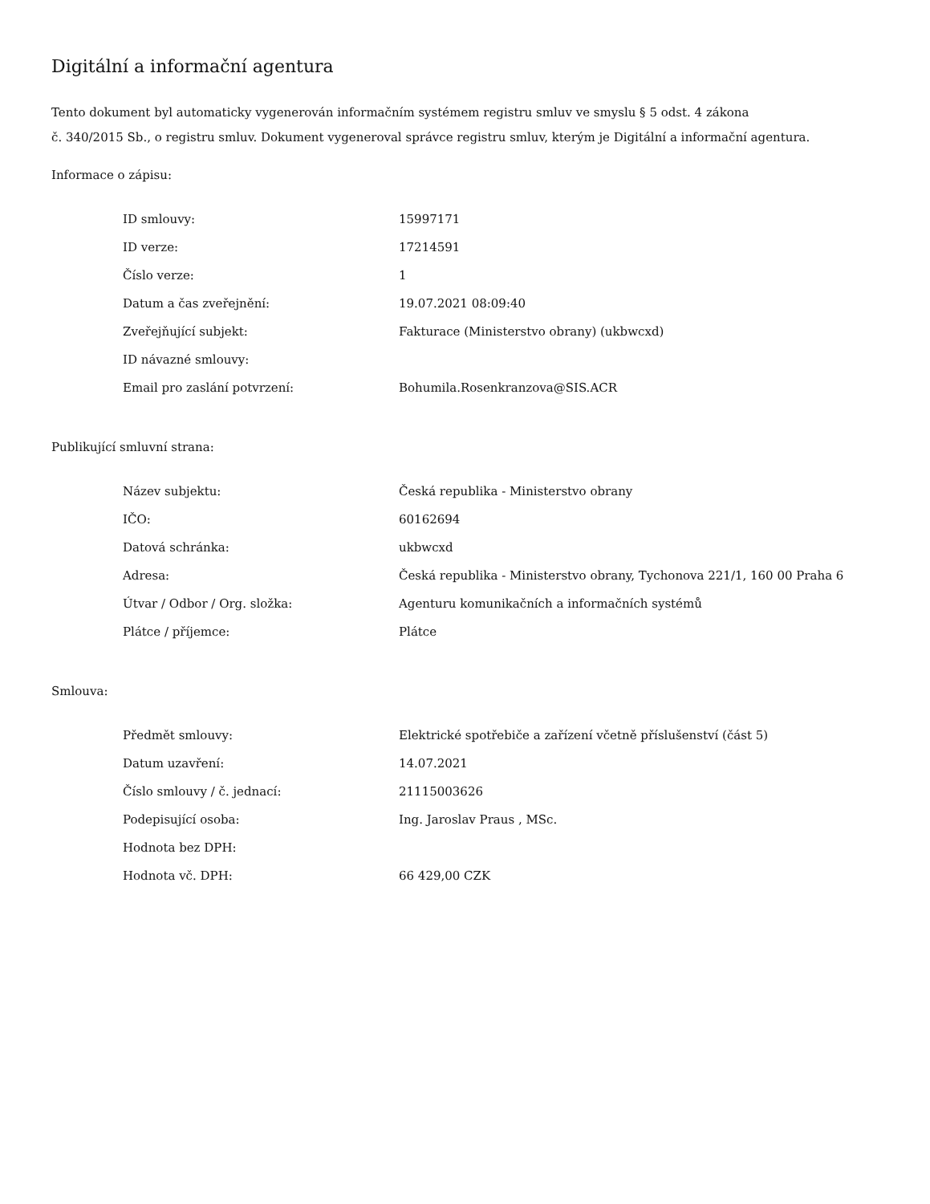Digitální a informační agentura
Tento dokument byl automaticky vygenerován informačním systémem registru smluv ve smyslu § 5 odst. 4 zákona
č. 340/2015 Sb., o registru smluv. Dokument vygeneroval správce registru smluv, kterým je Digitální a informační agentura.
Informace o zápisu:
| ID smlouvy: | 15997171 |
| ID verze: | 17214591 |
| Číslo verze: | 1 |
| Datum a čas zveřejnění: | 19.07.2021 08:09:40 |
| Zveřejňující subjekt: | Fakturace (Ministerstvo obrany) (ukbwcxd) |
| ID návazné smlouvy: | |
| Email pro zaslání potvrzení: | Bohumila.Rosenkranzova@SIS.ACR |
Publikující smluvní strana:
| Název subjektu: | Česká republika - Ministerstvo obrany |
| IČO: | 60162694 |
| Datová schránka: | ukbwcxd |
| Adresa: | Česká republika - Ministerstvo obrany, Tychonova 221/1, 160 00 Praha 6 |
| Útvar / Odbor / Org. složka: | Agenturu komunikačních a informačních systémů |
| Plátce / příjemce: | Plátce |
Smlouva:
| Předmět smlouvy: | Elektrické spotřebiče a zařízení včetně příslušenství (část 5) |
| Datum uzavření: | 14.07.2021 |
| Číslo smlouvy / č. jednací: | 21115003626 |
| Podepisující osoba: | Ing. Jaroslav Praus , MSc. |
| Hodnota bez DPH: | |
| Hodnota vč. DPH: | 66 429,00 CZK |